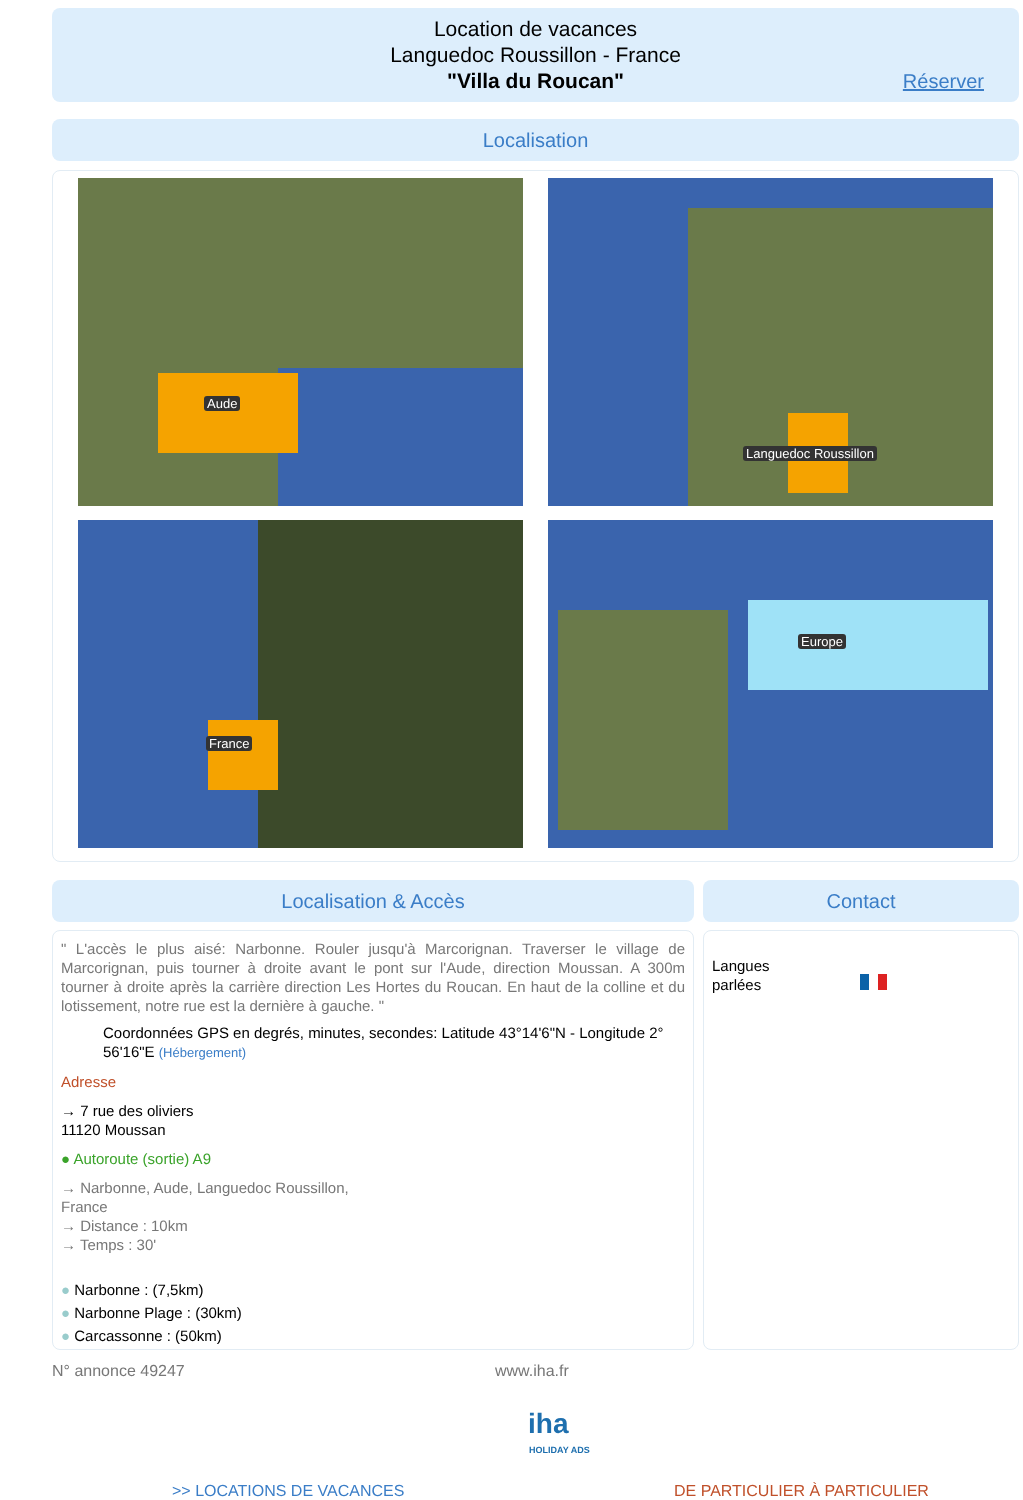Location de vacances
Languedoc Roussillon - France
"Villa du Roucan"
Réserver
Localisation
Aude Languedoc Roussillon
France Europe
Localisation & Accès Contact
" L'accès le plus aisé: Narbonne. Rouler jusqu'à Marcorignan. Traverser le village de Marcorignan, puis tourner à droite avant le pont sur l'Aude, direction Moussan. A 300m tourner à droite après la carrière direction Les Hortes du Roucan. En haut de la colline et du lotissement, notre rue est la dernière à gauche. "
Coordonnées GPS en degrés, minutes, secondes: Latitude 43°14'6"N - Longitude 2° 56'16"E (Hébergement)
Adresse
→ 7 rue des oliviers
11120 Moussan
● Autoroute (sortie) A9
→ Narbonne, Aude, Languedoc Roussillon,
France
→ Distance : 10km
→ Temps : 30'
● Narbonne : (7,5km)
● Narbonne Plage : (30km)
● Carcassonne : (50km)
Langues
parlées
N° annonce 49247 www.iha.fr
iha
HOLIDAY ADS
>> LOCATIONS DE VACANCES DE PARTICULIER À PARTICULIER